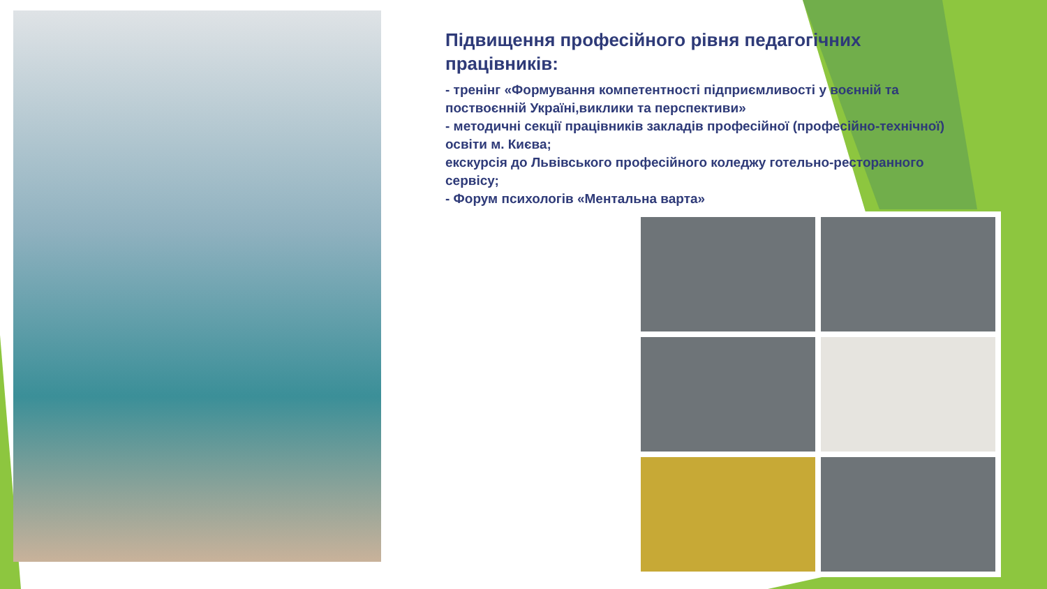Підвищення професійного рівня педагогічних працівників:
- тренінг «Формування компетентності підприємливості у воєнній та поствоєнній Україні,виклики та перспективи»
- методичні секції працівників закладів професійної (професійно-технічної) освіти м. Києва;
екскурсія до Львівського професійного коледжу готельно-ресторанного сервісу;
- Форум психологів «Ментальна варта»